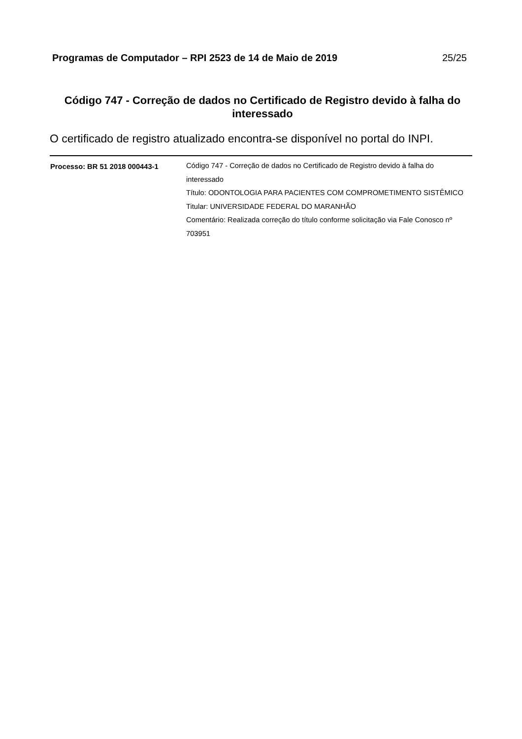Programas de Computador – RPI 2523 de 14 de Maio de 2019 25/25
Código 747 - Correção de dados no Certificado de Registro devido à falha do interessado
O certificado de registro atualizado encontra-se disponível no portal do INPI.
| Processo: BR 51 2018 000443-1 | Código 747 - Correção de dados no Certificado de Registro devido à falha do interessado Título: ODONTOLOGIA PARA PACIENTES COM COMPROMETIMENTO SISTÊMICO Titular: UNIVERSIDADE FEDERAL DO MARANHÃO Comentário: Realizada correção do título conforme solicitação via Fale Conosco nº 703951 |